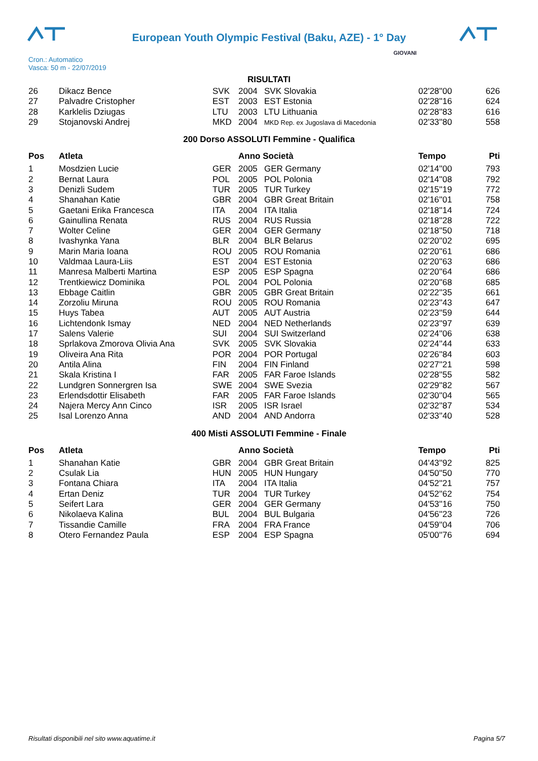European Youth Olympic Festival (Baku, AZE) - 1° Day
Cron.: Automatico
Vasca: 50 m - 22/07/2019
GIOVANI
RISULTATI
| 26 | Dikacz Bence | SVK | 2004 | SVK Slovakia | 02'28''00 | 626 |
| 27 | Palvadre Cristopher | EST | 2003 | EST Estonia | 02'28''16 | 624 |
| 28 | Karklelis Dziugas | LTU | 2003 | LTU Lithuania | 02'28''83 | 616 |
| 29 | Stojanovski Andrej | MKD | 2004 | MKD Rep. ex Jugoslava di Macedonia | 02'33''80 | 558 |
200 Dorso ASSOLUTI Femmine - Qualifica
| Pos | Atleta | | Anno Società | | Tempo | Pti |
| --- | --- | --- | --- | --- | --- | --- |
| 1 | Mosdzien Lucie | GER | 2005 | GER Germany | 02'14''00 | 793 |
| 2 | Bernat Laura | POL | 2005 | POL Polonia | 02'14''08 | 792 |
| 3 | Denizli Sudem | TUR | 2005 | TUR Turkey | 02'15''19 | 772 |
| 4 | Shanahan Katie | GBR | 2004 | GBR Great Britain | 02'16''01 | 758 |
| 5 | Gaetani Erika Francesca | ITA | 2004 | ITA Italia | 02'18''14 | 724 |
| 6 | Gainullina Renata | RUS | 2004 | RUS Russia | 02'18''28 | 722 |
| 7 | Wolter Celine | GER | 2004 | GER Germany | 02'18''50 | 718 |
| 8 | Ivashynka Yana | BLR | 2004 | BLR Belarus | 02'20''02 | 695 |
| 9 | Marin Maria Ioana | ROU | 2005 | ROU Romania | 02'20''61 | 686 |
| 10 | Valdmaa Laura-Liis | EST | 2004 | EST Estonia | 02'20''63 | 686 |
| 11 | Manresa Malberti Martina | ESP | 2005 | ESP Spagna | 02'20''64 | 686 |
| 12 | Trentkiewicz Dominika | POL | 2004 | POL Polonia | 02'20''68 | 685 |
| 13 | Ebbage Caitlin | GBR | 2005 | GBR Great Britain | 02'22''35 | 661 |
| 14 | Zorzoliu Miruna | ROU | 2005 | ROU Romania | 02'23''43 | 647 |
| 15 | Huys Tabea | AUT | 2005 | AUT Austria | 02'23''59 | 644 |
| 16 | Lichtendonk Ismay | NED | 2004 | NED Netherlands | 02'23''97 | 639 |
| 17 | Salens Valerie | SUI | 2004 | SUI Switzerland | 02'24''06 | 638 |
| 18 | Sprlakova Zmorova Olivia Ana | SVK | 2005 | SVK Slovakia | 02'24''44 | 633 |
| 19 | Oliveira Ana Rita | POR | 2004 | POR Portugal | 02'26''84 | 603 |
| 20 | Antila Alina | FIN | 2004 | FIN Finland | 02'27''21 | 598 |
| 21 | Skala Kristina I | FAR | 2005 | FAR Faroe Islands | 02'28''55 | 582 |
| 22 | Lundgren Sonnergren Isa | SWE | 2004 | SWE Svezia | 02'29''82 | 567 |
| 23 | Erlendsdottir Elisabeth | FAR | 2005 | FAR Faroe Islands | 02'30''04 | 565 |
| 24 | Najera Mercy Ann Cinco | ISR | 2005 | ISR Israel | 02'32''87 | 534 |
| 25 | Isal Lorenzo Anna | AND | 2004 | AND Andorra | 02'33''40 | 528 |
400 Misti ASSOLUTI Femmine - Finale
| Pos | Atleta | | Anno Società | | Tempo | Pti |
| --- | --- | --- | --- | --- | --- | --- |
| 1 | Shanahan Katie | GBR | 2004 | GBR Great Britain | 04'43''92 | 825 |
| 2 | Csulak Lia | HUN | 2005 | HUN Hungary | 04'50''50 | 770 |
| 3 | Fontana Chiara | ITA | 2004 | ITA Italia | 04'52''21 | 757 |
| 4 | Ertan Deniz | TUR | 2004 | TUR Turkey | 04'52''62 | 754 |
| 5 | Seifert Lara | GER | 2004 | GER Germany | 04'53''16 | 750 |
| 6 | Nikolaeva Kalina | BUL | 2004 | BUL Bulgaria | 04'56''23 | 726 |
| 7 | Tissandie Camille | FRA | 2004 | FRA France | 04'59''04 | 706 |
| 8 | Otero Fernandez Paula | ESP | 2004 | ESP Spagna | 05'00''76 | 694 |
Risultati disponibili nel sito www.aquatime.it Pagina 5/7